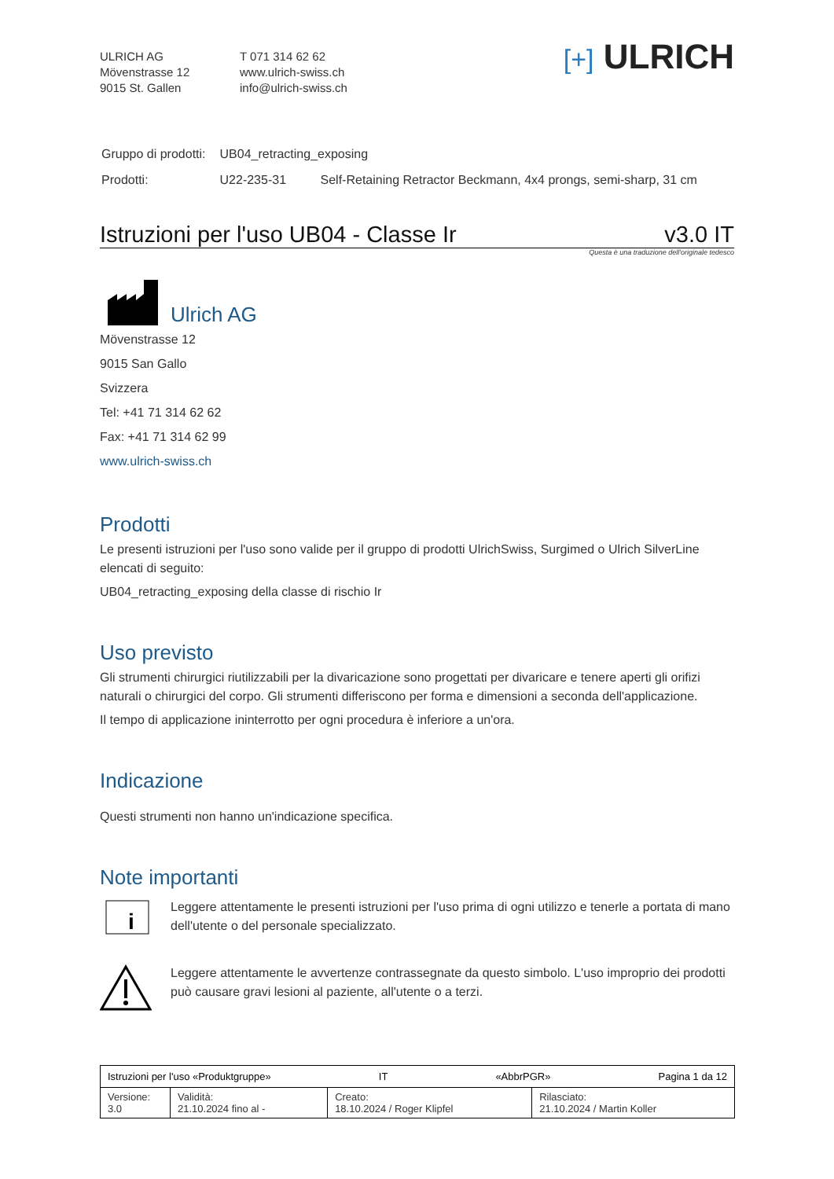ULRICH AG
Mövenstrasse 12
9015 St. Gallen
T 071 314 62 62
www.ulrich-swiss.ch
info@ulrich-swiss.ch
[+] ULRICH
| Gruppo di prodotti: | UB04_retracting_exposing | |
| Prodotti: | U22-235-31 | Self-Retaining Retractor Beckmann, 4x4 prongs, semi-sharp, 31 cm |
Istruzioni per l'uso UB04 - Classe Ir v3.0 IT
Questa è una traduzione dell'originale tedesco
Ulrich AG
Mövenstrasse 12
9015 San Gallo
Svizzera
Tel: +41 71 314 62 62
Fax: +41 71 314 62 99
www.ulrich-swiss.ch
Prodotti
Le presenti istruzioni per l'uso sono valide per il gruppo di prodotti UlrichSwiss, Surgimed o Ulrich SilverLine elencati di seguito:
UB04_retracting_exposing della classe di rischio Ir
Uso previsto
Gli strumenti chirurgici riutilizzabili per la divaricazione sono progettati per divaricare e tenere aperti gli orifizi naturali o chirurgici del corpo. Gli strumenti differiscono per forma e dimensioni a seconda dell'applicazione.
Il tempo di applicazione ininterrotto per ogni procedura è inferiore a un'ora.
Indicazione
Questi strumenti non hanno un'indicazione specifica.
Note importanti
i
Leggere attentamente le presenti istruzioni per l'uso prima di ogni utilizzo e tenerle a portata di mano dell'utente o del personale specializzato.
Leggere attentamente le avvertenze contrassegnate da questo simbolo. L'uso improprio dei prodotti può causare gravi lesioni al paziente, all'utente o a terzi.
| Istruzioni per l'uso «Produktgruppe» IT «AbbrPGR» Pagina 1 da 12 | | | |
| Versione: 3.0 | Validità: 21.10.2024 fino al - | Creato: 18.10.2024 / Roger Klipfel | Rilasciato: 21.10.2024 / Martin Koller |